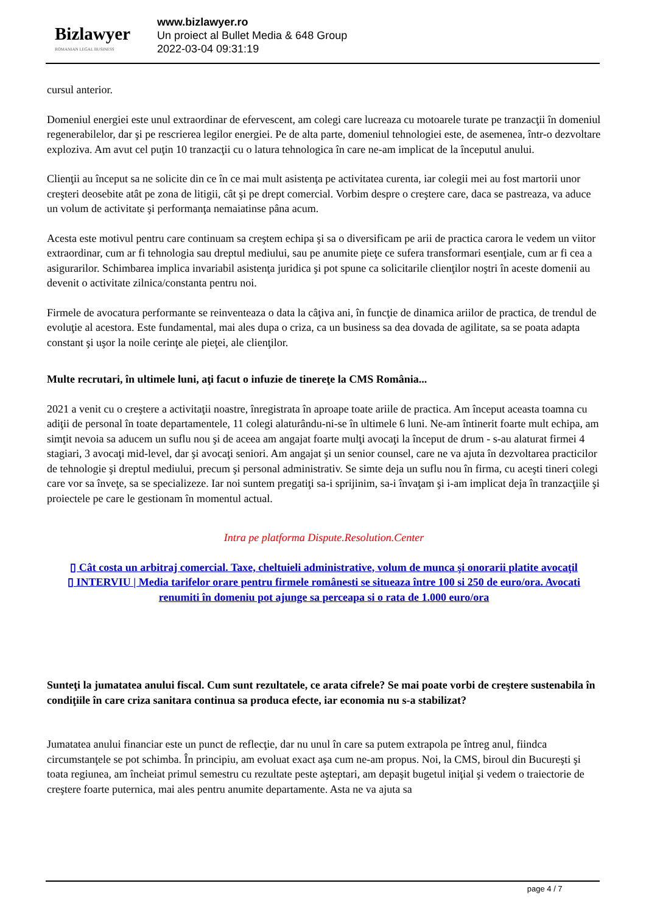Bizlawyer
ROMANIAN LEGAL BUSINESS
www.bizlawyer.ro
Un proiect al Bullet Media & 648 Group
2022-03-04 09:31:19
cursul anterior.
Domeniul energiei este unul extraordinar de efervescent, am colegi care lucreaza cu motoarele turate pe tranzacţii în domeniul regenerabilelor, dar şi pe rescrierea legilor energiei. Pe de alta parte, domeniul tehnologiei este, de asemenea, într-o dezvoltare exploziva. Am avut cel puţin 10 tranzacţii cu o latura tehnologica în care ne-am implicat de la începutul anului.
Clienţii au început sa ne solicite din ce în ce mai mult asistenţa pe activitatea curenta, iar colegii mei au fost martorii unor creşteri deosebite atât pe zona de litigii, cât şi pe drept comercial. Vorbim despre o creştere care, daca se pastreaza, va aduce un volum de activitate şi performanţa nemaiatinse pâna acum.
Acesta este motivul pentru care continuam sa creştem echipa şi sa o diversificam pe arii de practica carora le vedem un viitor extraordinar, cum ar fi tehnologia sau dreptul mediului, sau pe anumite pieţe ce sufera transformari esenţiale, cum ar fi cea a asigurarilor. Schimbarea implica invariabil asistenţa juridica şi pot spune ca solicitarile clienţilor noştri în aceste domenii au devenit o activitate zilnica/constanta pentru noi.
Firmele de avocatura performante se reinventeaza o data la câţiva ani, în funcţie de dinamica ariilor de practica, de trendul de evoluţie al acestora. Este fundamental, mai ales dupa o criza, ca un business sa dea dovada de agilitate, sa se poata adapta constant şi uşor la noile cerinţe ale pieţei, ale clienţilor.
Multe recrutari, în ultimele luni, aţi facut o infuzie de tinereţe la CMS România...
2021 a venit cu o creştere a activitaţii noastre, înregistrata în aproape toate ariile de practica. Am început aceasta toamna cu adiţii de personal în toate departamentele, 11 colegi alaturându-ni-se în ultimele 6 luni. Ne-am întinerit foarte mult echipa, am simţit nevoia sa aducem un suflu nou şi de aceea am angajat foarte mulţi avocaţi la început de drum - s-au alaturat firmei 4 stagiari, 3 avocaţi mid-level, dar şi avocaţi seniori. Am angajat şi un senior counsel, care ne va ajuta în dezvoltarea practicilor de tehnologie şi dreptul mediului, precum şi personal administrativ. Se simte deja un suflu nou în firma, cu aceşti tineri colegi care vor sa înveţe, sa se specializeze. Iar noi suntem pregatiţi sa-i sprijinim, sa-i învaţam şi i-am implicat deja în tranzacţiile şi proiectele pe care le gestionam în momentul actual.
Intra pe platforma Dispute.Resolution.Center
▯ Cât costa un arbitraj comercial. Taxe, cheltuieli administrative, volum de munca şi onorarii platite avocaţil
▯ INTERVIU | Media tarifelor orare pentru firmele românesti se situeaza între 100 si 250 de euro/ora. Avocati
renumiti în domeniu pot ajunge sa perceapa si o rata de 1.000 euro/ora
Sunteţi la jumatatea anului fiscal. Cum sunt rezultatele, ce arata cifrele? Se mai poate vorbi de creştere sustenabila în condiţiile în care criza sanitara continua sa produca efecte, iar economia nu s-a stabilizat?
Jumatatea anului financiar este un punct de reflecţie, dar nu unul în care sa putem extrapola pe întreg anul, fiindca circumstanţele se pot schimba. În principiu, am evoluat exact aşa cum ne-am propus. Noi, la CMS, biroul din Bucureşti şi toata regiunea, am încheiat primul semestru cu rezultate peste aşteptari, am depaşit bugetul iniţial şi vedem o traiectorie de creştere foarte puternica, mai ales pentru anumite departamente. Asta ne va ajuta sa
page 4 / 7